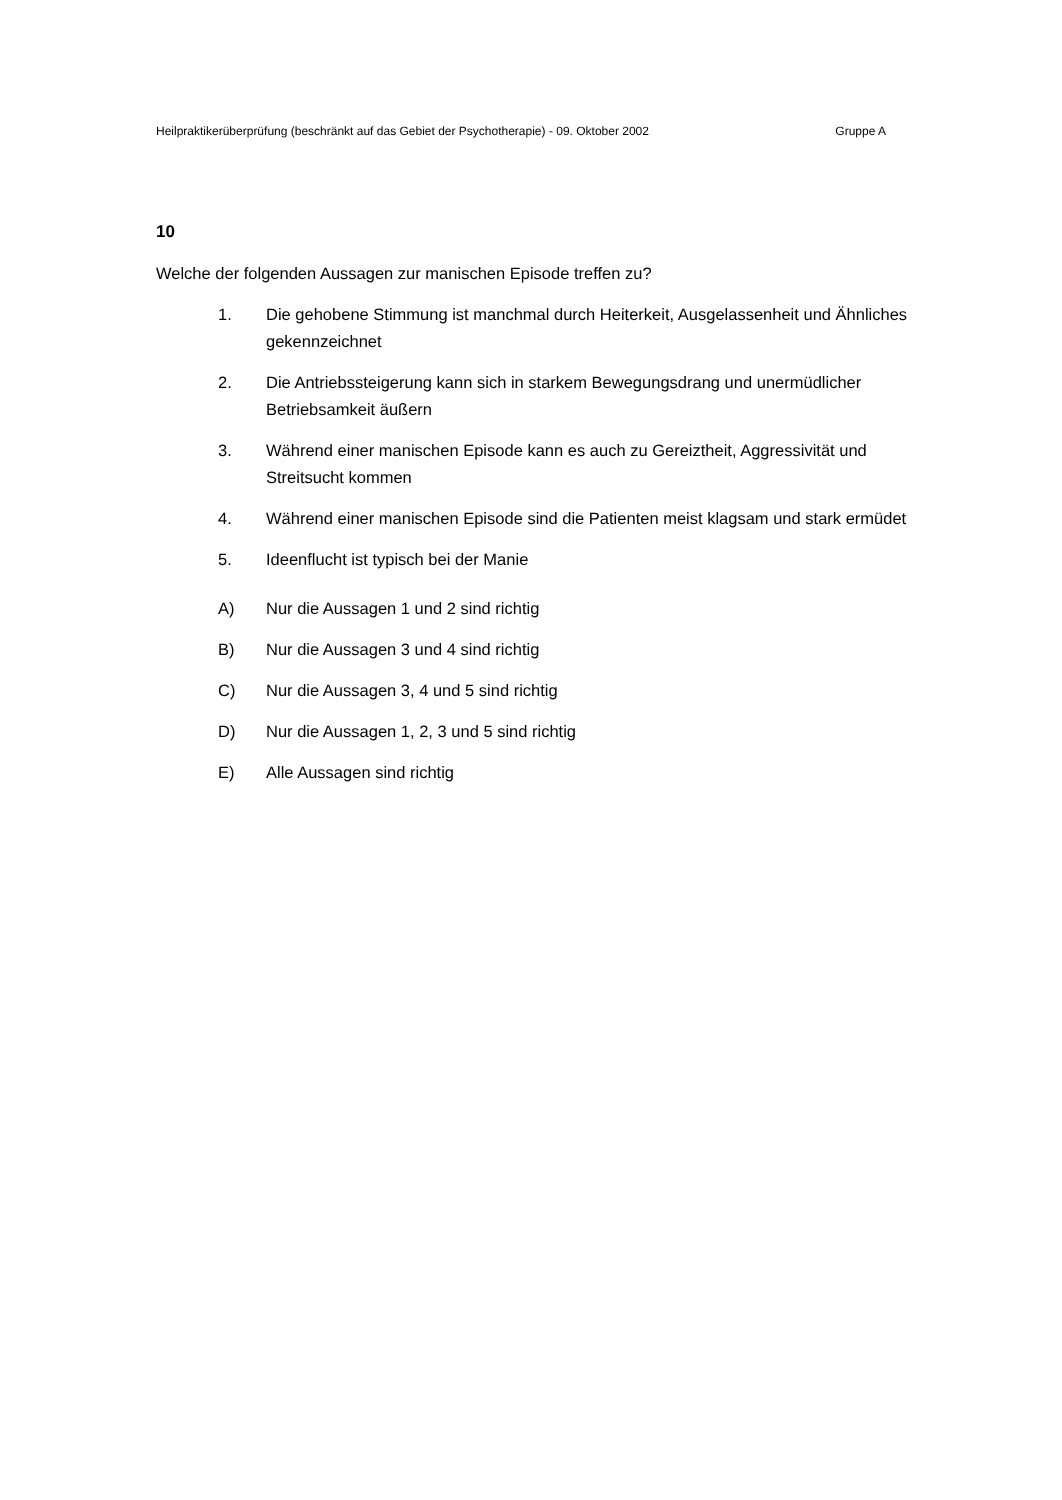Heilpraktikerüberprüfung (beschränkt auf das Gebiet der Psychotherapie) - 09. Oktober 2002 Gruppe A
10
Welche der folgenden Aussagen zur manischen Episode treffen zu?
1. Die gehobene Stimmung ist manchmal durch Heiterkeit, Ausgelassenheit und Ähnliches gekennzeichnet
2. Die Antriebssteigerung kann sich in starkem Bewegungsdrang und unermüdlicher Betriebsamkeit äußern
3. Während einer manischen Episode kann es auch zu Gereiztheit, Aggressivität und Streitsucht kommen
4. Während einer manischen Episode sind die Patienten meist klagsam und stark ermüdet
5. Ideenflucht ist typisch bei der Manie
A) Nur die Aussagen 1 und 2 sind richtig
B) Nur die Aussagen 3 und 4 sind richtig
C) Nur die Aussagen 3, 4 und 5 sind richtig
D) Nur die Aussagen 1, 2, 3 und 5 sind richtig
E) Alle Aussagen sind richtig